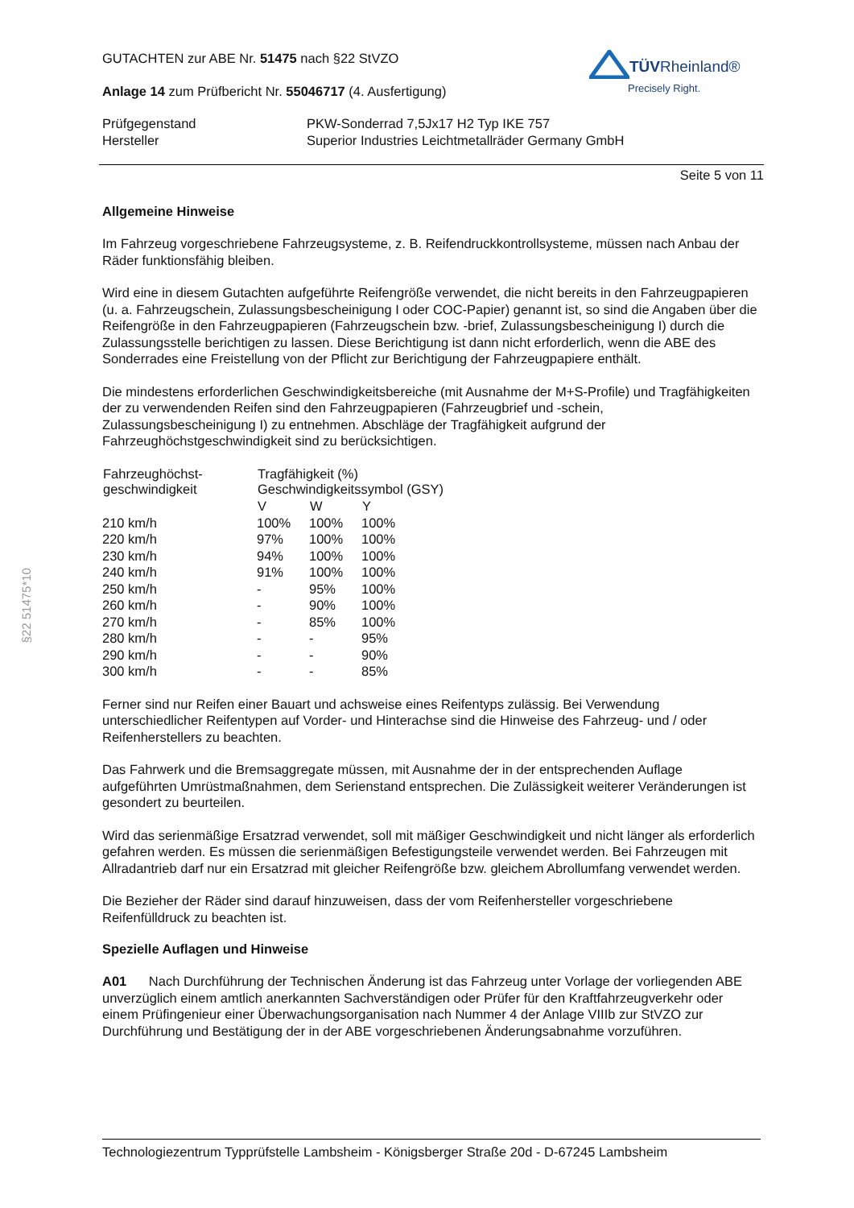§22 51475*10
TÜV Rheinland®
Precisely Right.
GUTACHTEN zur ABE Nr. 51475 nach §22 StVZO
Anlage 14 zum Prüfbericht Nr. 55046717 (4. Ausfertigung)
| Prüfgegenstand | PKW-Sonderrad 7,5Jx17 H2 Typ IKE 757 |
| Hersteller | Superior Industries Leichtmetallräder Germany GmbH |
Seite 5 von 11
Allgemeine Hinweise
Im Fahrzeug vorgeschriebene Fahrzeugsysteme, z. B. Reifendruckkontrollsysteme, müssen nach Anbau der Räder funktionsfähig bleiben.
Wird eine in diesem Gutachten aufgeführte Reifengröße verwendet, die nicht bereits in den Fahrzeugpapieren (u. a. Fahrzeugschein, Zulassungsbescheinigung I oder COC-Papier) genannt ist, so sind die Angaben über die Reifengröße in den Fahrzeugpapieren (Fahrzeugschein bzw. -brief, Zulassungsbescheinigung I) durch die Zulassungsstelle berichtigen zu lassen. Diese Berichtigung ist dann nicht erforderlich, wenn die ABE des Sonderrades eine Freistellung von der Pflicht zur Berichtigung der Fahrzeugpapiere enthält.
Die mindestens erforderlichen Geschwindigkeitsbereiche (mit Ausnahme der M+S-Profile) und Tragfähigkeiten der zu verwendenden Reifen sind den Fahrzeugpapieren (Fahrzeugbrief und -schein, Zulassungsbescheinigung I) zu entnehmen. Abschläge der Tragfähigkeit aufgrund der Fahrzeughöchstgeschwindigkeit sind zu berücksichtigen.
| Fahrzeughöchst- geschwindigkeit | Tragfähigkeit (%) Geschwindigkeitssymbol (GSY) | | |
| --- | --- | --- | --- |
| | V | W | Y |
| 210 km/h | 100% | 100% | 100% |
| 220 km/h | 97% | 100% | 100% |
| 230 km/h | 94% | 100% | 100% |
| 240 km/h | 91% | 100% | 100% |
| 250 km/h | - | 95% | 100% |
| 260 km/h | - | 90% | 100% |
| 270 km/h | - | 85% | 100% |
| 280 km/h | - | - | 95% |
| 290 km/h | - | - | 90% |
| 300 km/h | - | - | 85% |
Ferner sind nur Reifen einer Bauart und achsweise eines Reifentyps zulässig. Bei Verwendung unterschiedlicher Reifentypen auf Vorder- und Hinterachse sind die Hinweise des Fahrzeug- und / oder Reifenherstellers zu beachten.
Das Fahrwerk und die Bremsaggregate müssen, mit Ausnahme der in der entsprechenden Auflage aufgeführten Umrüstmaßnahmen, dem Serienstand entsprechen. Die Zulässigkeit weiterer Veränderungen ist gesondert zu beurteilen.
Wird das serienmäßige Ersatzrad verwendet, soll mit mäßiger Geschwindigkeit und nicht länger als erforderlich gefahren werden. Es müssen die serienmäßigen Befestigungsteile verwendet werden. Bei Fahrzeugen mit Allradantrieb darf nur ein Ersatzrad mit gleicher Reifengröße bzw. gleichem Abrollumfang verwendet werden.
Die Bezieher der Räder sind darauf hinzuweisen, dass der vom Reifenhersteller vorgeschriebene Reifenfülldruck zu beachten ist.
Spezielle Auflagen und Hinweise
A01 Nach Durchführung der Technischen Änderung ist das Fahrzeug unter Vorlage der vorliegenden ABE unverzüglich einem amtlich anerkannten Sachverständigen oder Prüfer für den Kraftfahrzeugverkehr oder einem Prüfingenieur einer Überwachungsorganisation nach Nummer 4 der Anlage VIIIb zur StVZO zur Durchführung und Bestätigung der in der ABE vorgeschriebenen Änderungsabnahme vorzuführen.
Technologiezentrum Typprüfstelle Lambsheim - Königsberger Straße 20d - D-67245 Lambsheim